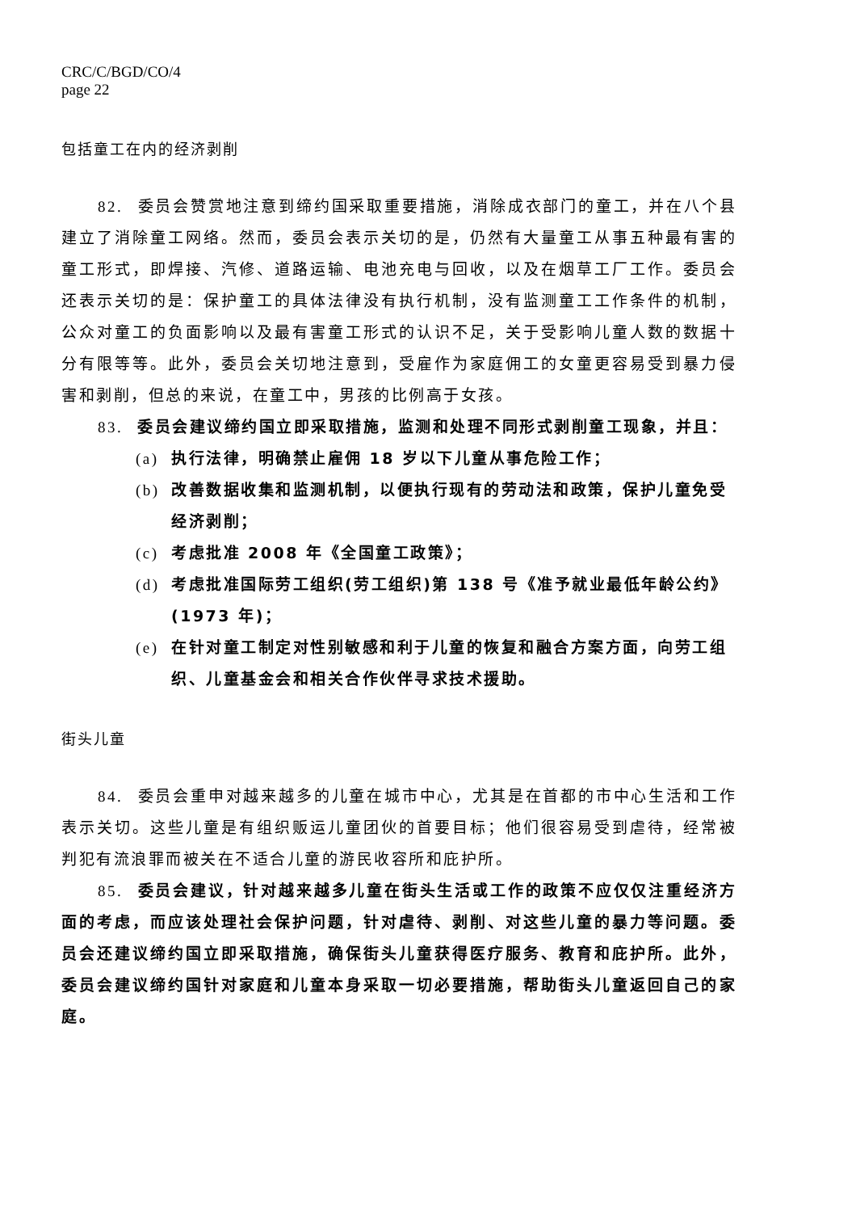CRC/C/BGD/CO/4
page 22
包括童工在内的经济剥削
82. 委员会赞赏地注意到缔约国采取重要措施，消除成衣部门的童工，并在八个县建立了消除童工网络。然而，委员会表示关切的是，仍然有大量童工从事五种最有害的童工形式，即焊接、汽修、道路运输、电池充电与回收，以及在烟草工厂工作。委员会还表示关切的是：保护童工的具体法律没有执行机制，没有监测童工工作条件的机制，公众对童工的负面影响以及最有害童工形式的认识不足，关于受影响儿童人数的数据十分有限等等。此外，委员会关切地注意到，受雇作为家庭佣工的女童更容易受到暴力侵害和剥削，但总的来说，在童工中，男孩的比例高于女孩。
83. 委员会建议缔约国立即采取措施，监测和处理不同形式剥削童工现象，并且：
(a) 执行法律，明确禁止雇佣 18 岁以下儿童从事危险工作；
(b) 改善数据收集和监测机制，以便执行现有的劳动法和政策，保护儿童免受经济剥削；
(c) 考虑批准 2008 年《全国童工政策》；
(d) 考虑批准国际劳工组织(劳工组织)第 138 号《准予就业最低年龄公约》(1973 年)；
(e) 在针对童工制定对性别敏感和利于儿童的恢复和融合方案方面，向劳工组织、儿童基金会和相关合作伙伴寻求技术援助。
街头儿童
84. 委员会重申对越来越多的儿童在城市中心，尤其是在首都的市中心生活和工作表示关切。这些儿童是有组织贩运儿童团伙的首要目标；他们很容易受到虐待，经常被判犯有流浪罪而被关在不适合儿童的游民收容所和庇护所。
85. 委员会建议，针对越来越多儿童在街头生活或工作的政策不应仅仅注重经济方面的考虑，而应该处理社会保护问题，针对虐待、剥削、对这些儿童的暴力等问题。委员会还建议缔约国立即采取措施，确保街头儿童获得医疗服务、教育和庇护所。此外，委员会建议缔约国针对家庭和儿童本身采取一切必要措施，帮助街头儿童返回自己的家庭。